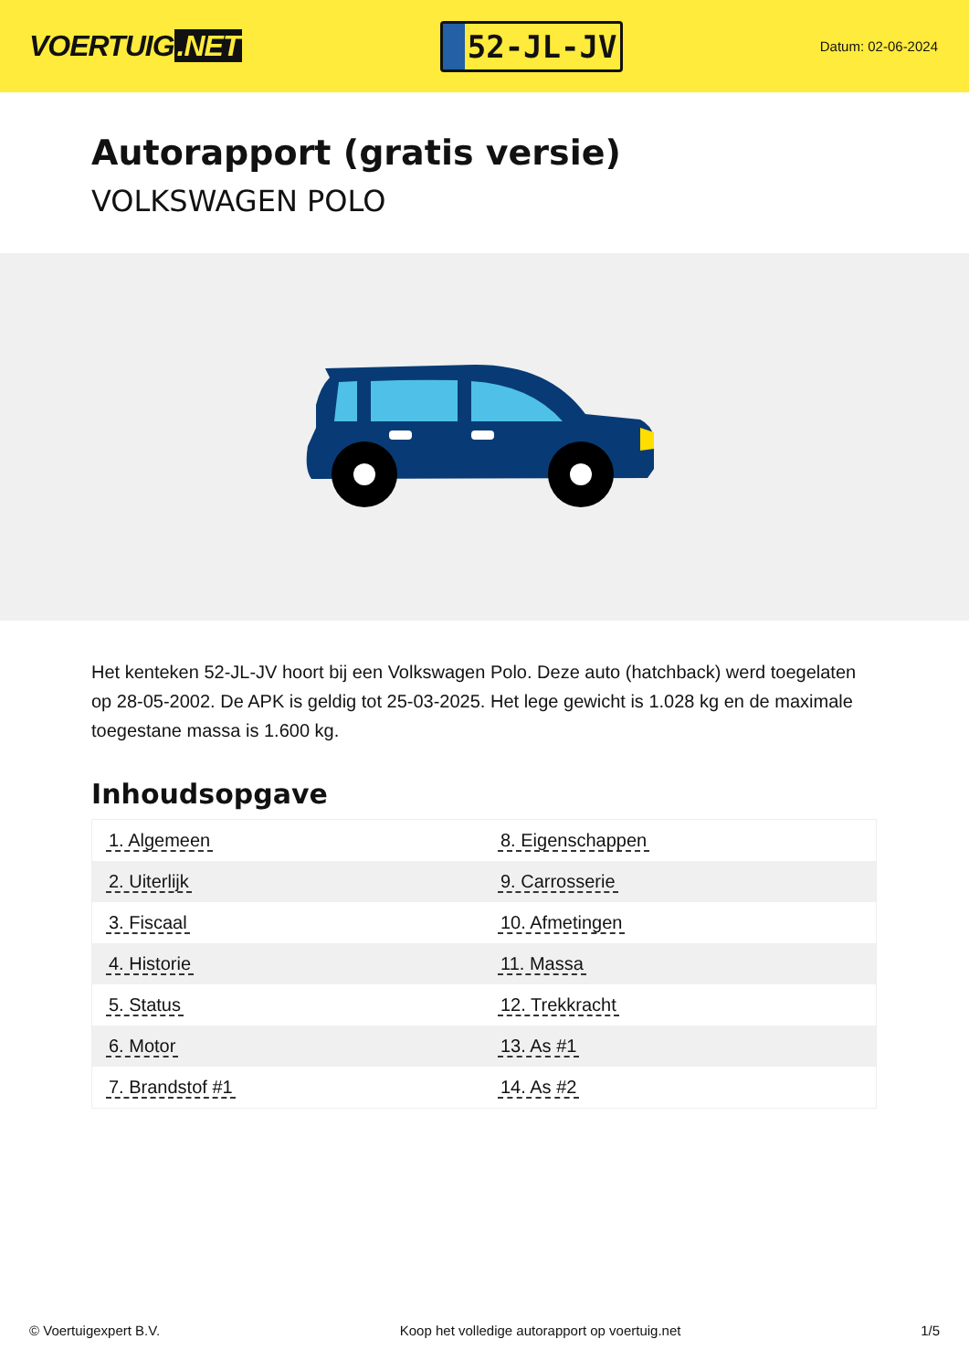VOERTUIG.NET
52-JL-JV
Datum: 02-06-2024
Autorapport (gratis versie)
VOLKSWAGEN POLO
Het kenteken 52-JL-JV hoort bij een Volkswagen Polo. Deze auto (hatchback) werd toegelaten op 28-05-2002. De APK is geldig tot 25-03-2025. Het lege gewicht is 1.028 kg en de maximale toegestane massa is 1.600 kg.
Inhoudsopgave
| 1. Algemeen | 8. Eigenschappen |
| 2. Uiterlijk | 9. Carrosserie |
| 3. Fiscaal | 10. Afmetingen |
| 4. Historie | 11. Massa |
| 5. Status | 12. Trekkracht |
| 6. Motor | 13. As #1 |
| 7. Brandstof #1 | 14. As #2 |
© Voertuigexpert B.V. Koop het volledige autorapport op voertuig.net 1/5